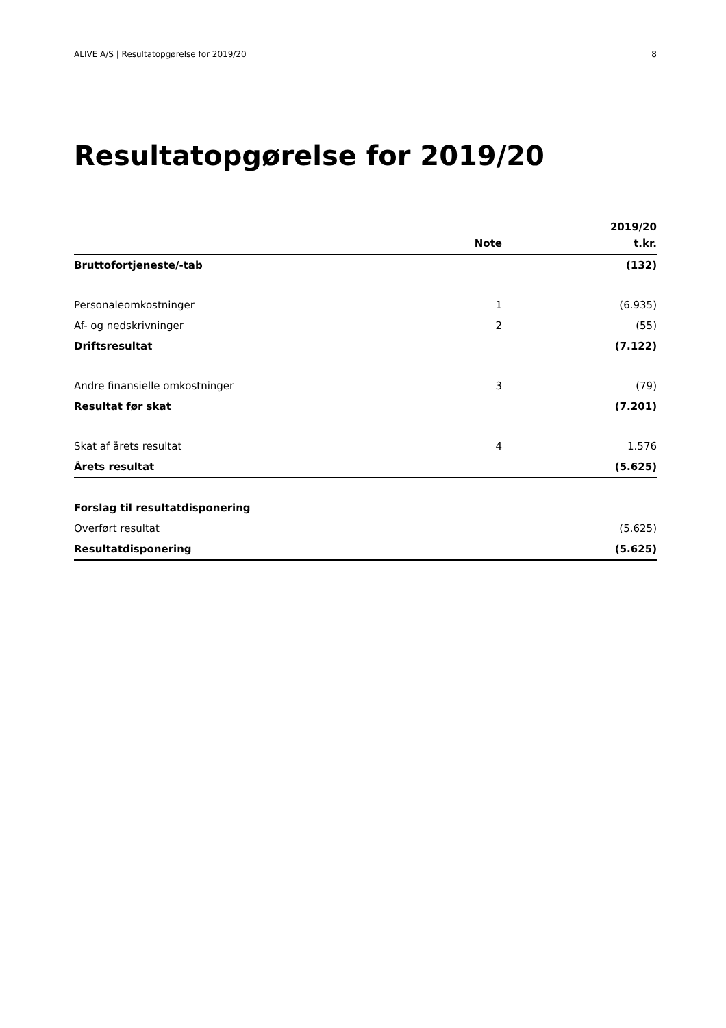ALIVE A/S | Resultatopgørelse for 2019/20 8
Resultatopgørelse for 2019/20
| | | 2019/20 |
| --- | --- | --- |
| | Note | t.kr. |
| Bruttofortjeneste/-tab | | (132) |
| Personaleomkostninger | 1 | (6.935) |
| Af- og nedskrivninger | 2 | (55) |
| Driftsresultat | | (7.122) |
| Andre finansielle omkostninger | 3 | (79) |
| Resultat før skat | | (7.201) |
| Skat af årets resultat | 4 | 1.576 |
| Årets resultat | | (5.625) |
| Forslag til resultatdisponering | | |
| Overført resultat | | (5.625) |
| Resultatdisponering | | (5.625) |